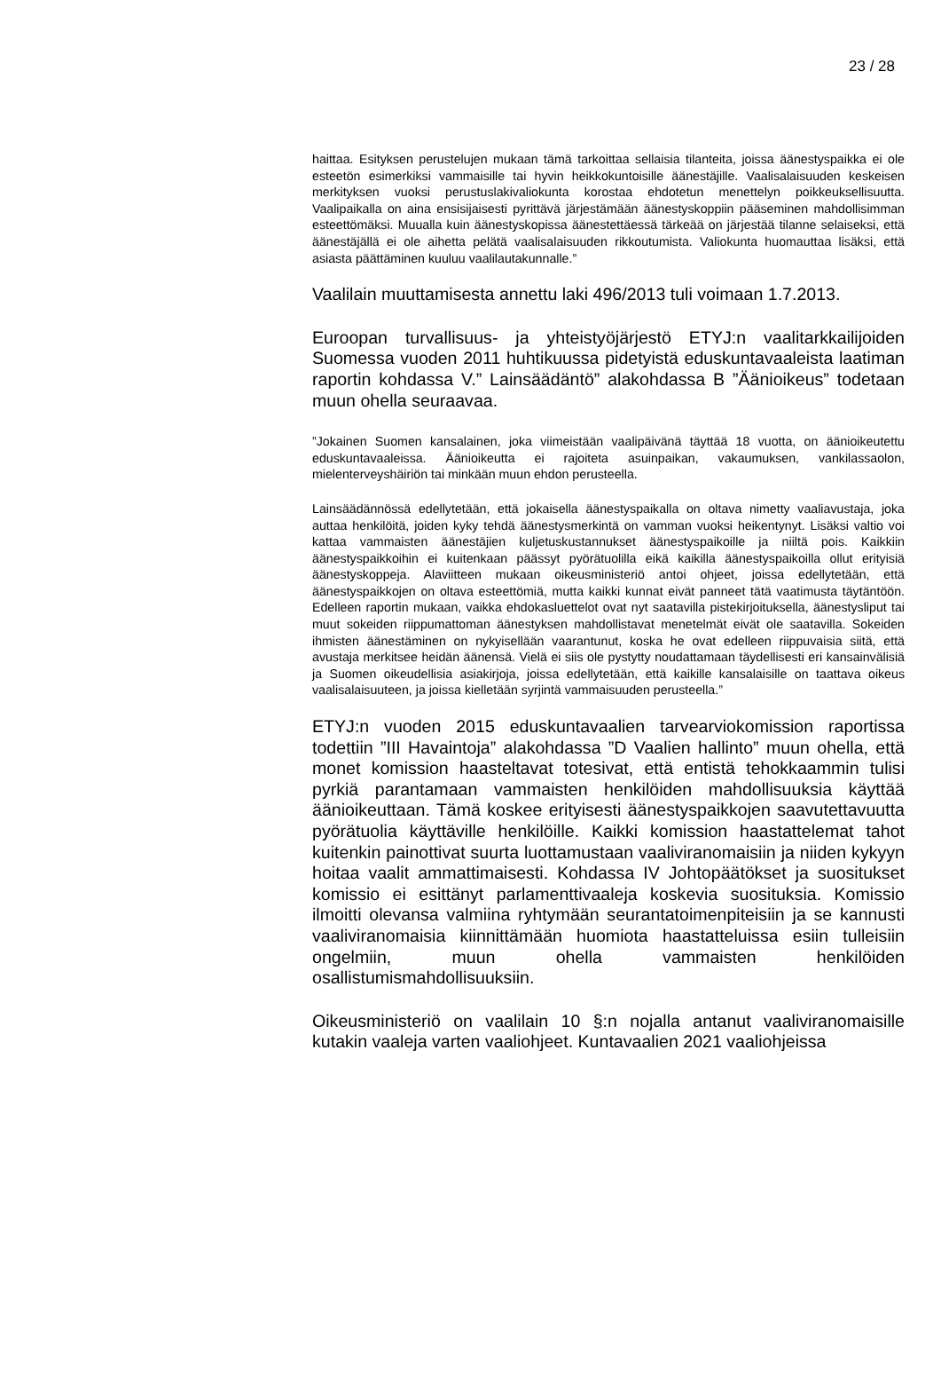23 / 28
haittaa. Esityksen perustelujen mukaan tämä tarkoittaa sellaisia tilanteita, joissa äänestyspaikka ei ole esteetön esimerkiksi vammaisille tai hyvin heikkokuntoisille äänestäjille. Vaalisalaisuuden keskeisen merkityksen vuoksi perustuslakivaliokunta korostaa ehdotetun menettelyn poikkeuksellisuutta. Vaalipaikalla on aina ensisijaisesti pyrittävä järjestämään äänestyskoppiin pääseminen mahdollisimman esteettömäksi. Muualla kuin äänestyskopissa äänestettäessä tärkeää on järjestää tilanne selaiseksi, että äänestäjällä ei ole aihetta pelätä vaalisalaisuuden rikkoutumista. Valiokunta huomauttaa lisäksi, että asiasta päättäminen kuuluu vaalilautakunnalle.”
Vaalilain muuttamisesta annettu laki 496/2013 tuli voimaan 1.7.2013.
Euroopan turvallisuus- ja yhteistyöjärjestö ETYJ:n vaalitarkkailijoiden Suomessa vuoden 2011 huhtikuussa pidetyistä eduskuntavaaleista laatiman raportin kohdassa V.” Lainsäädäntö” alakohdassa B ”Äänioikeus” todetaan muun ohella seuraavaa.
”Jokainen Suomen kansalainen, joka viimeistään vaalipäivänä täyttää 18 vuotta, on äänioikeutettu eduskuntavaaleissa. Äänioikeutta ei rajoiteta asuinpaikan, vakaumuksen, vankilassaolon, mielenterveyshäiriön tai minkään muun ehdon perusteella.
Lainsäädännössä edellytetään, että jokaisella äänestyspaikalla on oltava nimetty vaaliavustaja, joka auttaa henkilöitä, joiden kyky tehdä äänestysmerkintä on vamman vuoksi heikentynyt. Lisäksi valtio voi kattaa vammaisten äänestäjien kuljetuskustannukset äänestyspaikoille ja niiltä pois. Kaikkiin äänestyspaikkoihin ei kuitenkaan päässyt pyörätuolilla eikä kaikilla äänestyspaikoilla ollut erityisiä äänestyskoppeja. Alaviitteen mukaan oikeusministeriö antoi ohjeet, joissa edellytetään, että äänestyspaikkojen on oltava esteettömiä, mutta kaikki kunnat eivät panneet tätä vaatimusta täytäntöön. Edelleen raportin mukaan, vaikka ehdokasluettelot ovat nyt saatavilla pistekirjoituksella, äänestysliput tai muut sokeiden riippumattoman äänestyksen mahdollistavat menetelmät eivät ole saatavilla. Sokeiden ihmisten äänestäminen on nykyisellään vaarantunut, koska he ovat edelleen riippuvaisia siitä, että avustaja merkitsee heidän äänensä. Vielä ei siis ole pystytty noudattamaan täydellisesti eri kansainvälisiä ja Suomen oikeudellisia asiakirjoja, joissa edellytetään, että kaikille kansalaisille on taattava oikeus vaalisalaisuuteen, ja joissa kielletään syrjintä vammaisuuden perusteella.”
ETYJ:n vuoden 2015 eduskuntavaalien tarvearviokomission raportissa todettiin ”III Havaintoja” alakohdassa ”D Vaalien hallinto” muun ohella, että monet komission haasteltavat totesivat, että entistä tehokkaammin tulisi pyrkiä parantamaan vammaisten henkilöiden mahdollisuuksia käyttää äänioikeuttaan. Tämä koskee erityisesti äänestyspaikkojen saavutettavuutta pyörätuolia käyttäville henkilöille. Kaikki komission haastattelemat tahot kuitenkin painottivat suurta luottamustaan vaaliviranomaisiin ja niiden kykyyn hoitaa vaalit ammattimaisesti. Kohdassa IV Johtopäätökset ja suositukset komissio ei esittänyt parlamenttivaaleja koskevia suosituksia. Komissio ilmoitti olevansa valmiina ryhtymään seurantatoimenpiteisiin ja se kannusti vaaliviranomaisia kiinnittämään huomiota haastatteluissa esiin tulleisiin ongelmiin, muun ohella vammaisten henkilöiden osallistumismahdollisuuksiin.
Oikeusministeriö on vaalilain 10 §:n nojalla antanut vaaliviranomaisille kutakin vaaleja varten vaaliohjeet. Kuntavaalien 2021 vaaliohjeissa